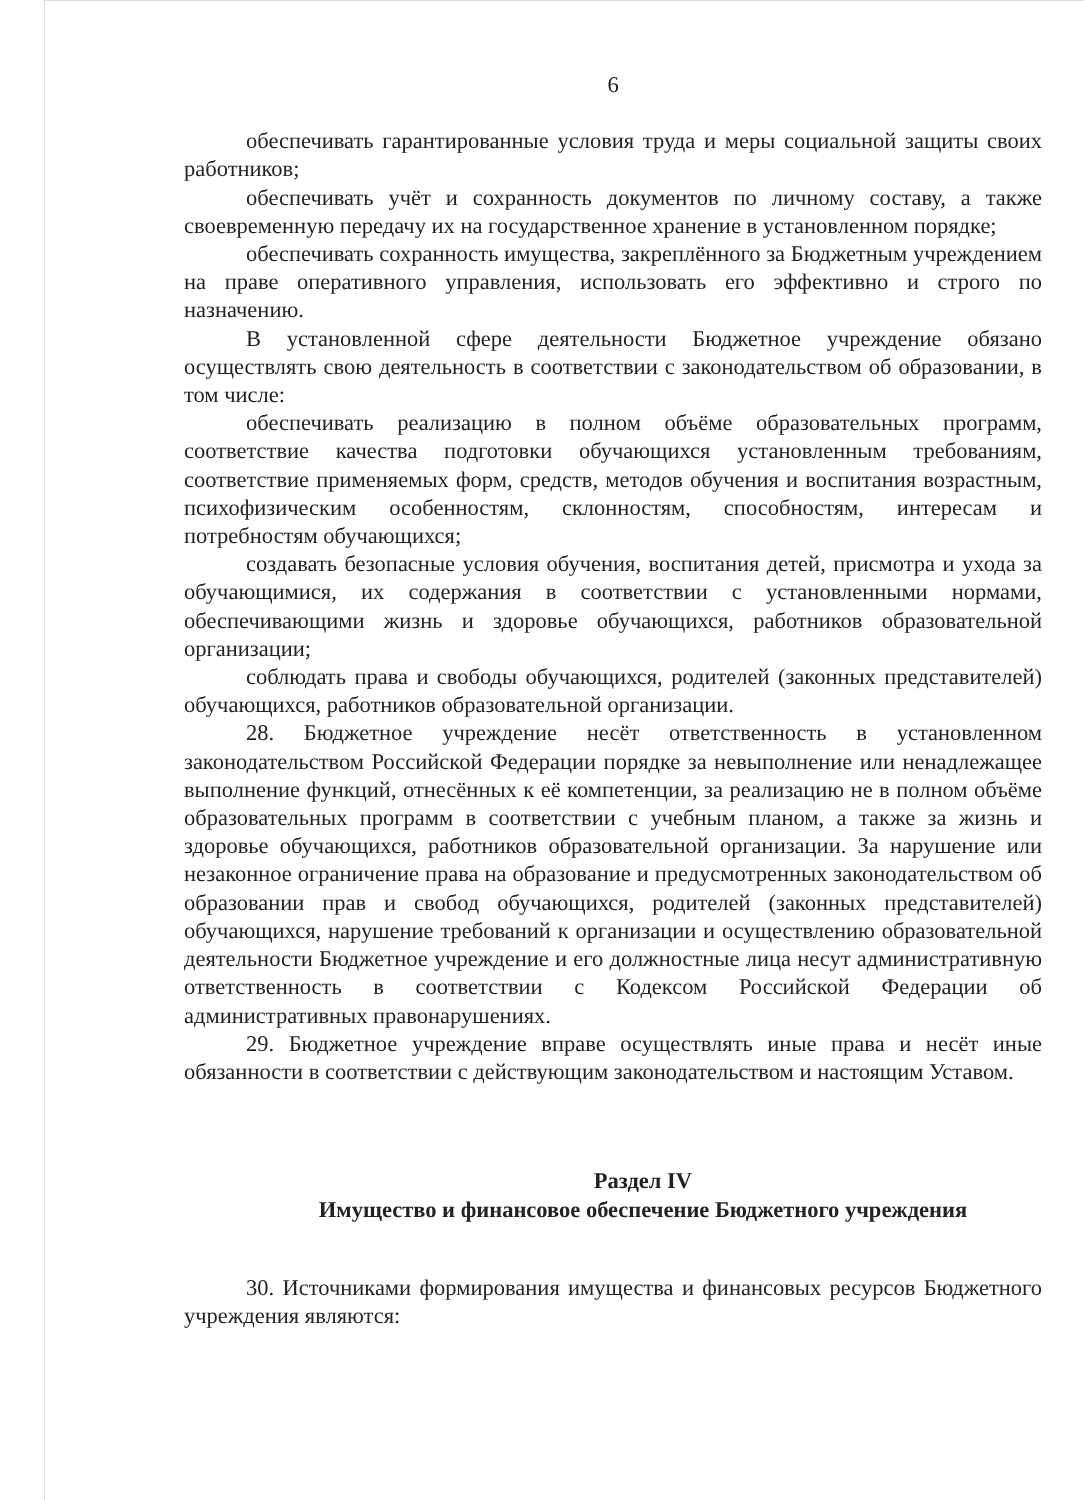6
обеспечивать гарантированные условия труда и меры социальной защиты своих работников;
обеспечивать учёт и сохранность документов по личному составу, а также своевременную передачу их на государственное хранение в установленном порядке;
обеспечивать сохранность имущества, закреплённого за Бюджетным учреждением на праве оперативного управления, использовать его эффективно и строго по назначению.
В установленной сфере деятельности Бюджетное учреждение обязано осуществлять свою деятельность в соответствии с законодательством об образовании, в том числе:
обеспечивать реализацию в полном объёме образовательных программ, соответствие качества подготовки обучающихся установленным требованиям, соответствие применяемых форм, средств, методов обучения и воспитания возрастным, психофизическим особенностям, склонностям, способностям, интересам и потребностям обучающихся;
создавать безопасные условия обучения, воспитания детей, присмотра и ухода за обучающимися, их содержания в соответствии с установленными нормами, обеспечивающими жизнь и здоровье обучающихся, работников образовательной организации;
соблюдать права и свободы обучающихся, родителей (законных представителей) обучающихся, работников образовательной организации.
28. Бюджетное учреждение несёт ответственность в установленном законодательством Российской Федерации порядке за невыполнение или ненадлежащее выполнение функций, отнесённых к её компетенции, за реализацию не в полном объёме образовательных программ в соответствии с учебным планом, а также за жизнь и здоровье обучающихся, работников образовательной организации. За нарушение или незаконное ограничение права на образование и предусмотренных законодательством об образовании прав и свобод обучающихся, родителей (законных представителей) обучающихся, нарушение требований к организации и осуществлению образовательной деятельности Бюджетное учреждение и его должностные лица несут административную ответственность в соответствии с Кодексом Российской Федерации об административных правонарушениях.
29. Бюджетное учреждение вправе осуществлять иные права и несёт иные обязанности в соответствии с действующим законодательством и настоящим Уставом.
Раздел IV
Имущество и финансовое обеспечение Бюджетного учреждения
30. Источниками формирования имущества и финансовых ресурсов Бюджетного учреждения являются: